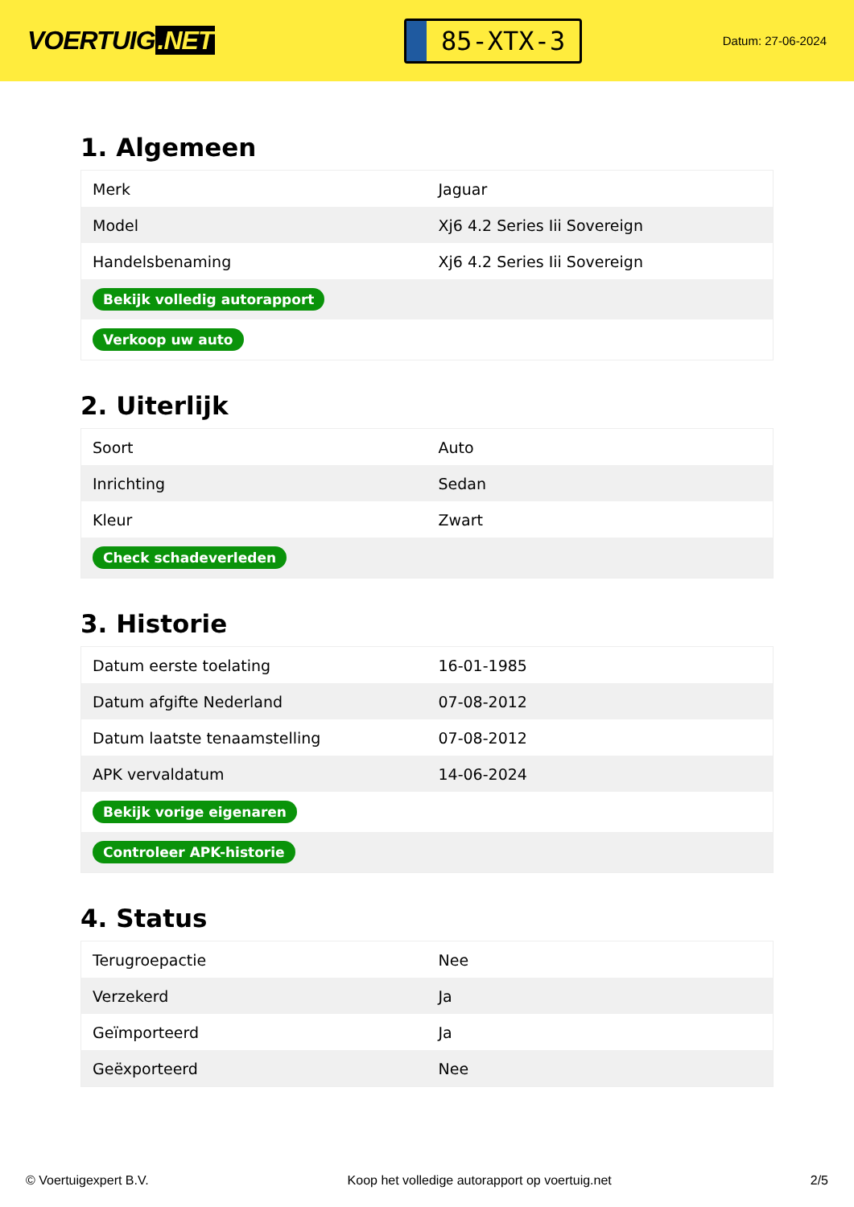VOERTUIG.NET
85-XTX-3
Datum: 27-06-2024
1. Algemeen
| Merk | Jaguar |
| Model | Xj6 4.2 Series Iii Sovereign |
| Handelsbenaming | Xj6 4.2 Series Iii Sovereign |
| Bekijk volledig autorapport | |
| Verkoop uw auto | |
2. Uiterlijk
| Soort | Auto |
| Inrichting | Sedan |
| Kleur | Zwart |
| Check schadeverleden | |
3. Historie
| Datum eerste toelating | 16-01-1985 |
| Datum afgifte Nederland | 07-08-2012 |
| Datum laatste tenaamstelling | 07-08-2012 |
| APK vervaldatum | 14-06-2024 |
| Bekijk vorige eigenaren | |
| Controleer APK-historie | |
4. Status
| Terugroepactie | Nee |
| Verzekerd | Ja |
| Geïmporteerd | Ja |
| Geëxporteerd | Nee |
© Voertuigexpert B.V. Koop het volledige autorapport op voertuig.net 2/5